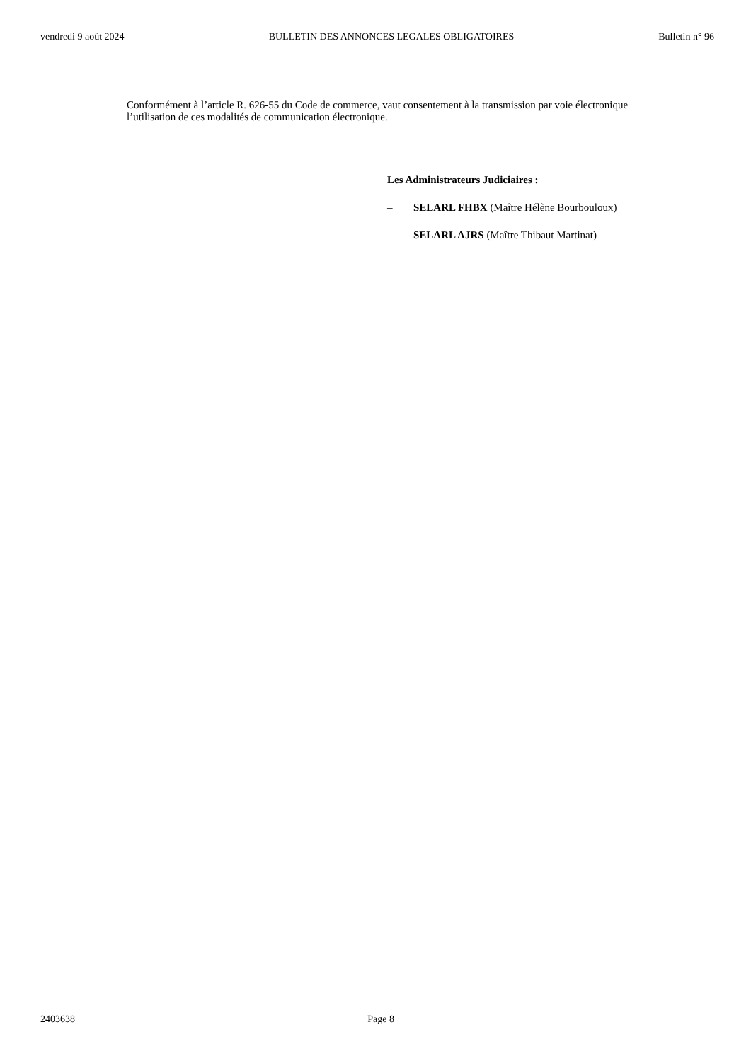vendredi 9 août 2024 BULLETIN DES ANNONCES LEGALES OBLIGATOIRES Bulletin n° 96
Conformément à l’article R. 626-55 du Code de commerce, vaut consentement à la transmission par voie électronique l’utilisation de ces modalités de communication électronique.
Les Administrateurs Judiciaires :
– SELARL FHBX (Maître Hélène Bourbouloux)
– SELARL AJRS (Maître Thibaut Martinat)
2403638 Page 8